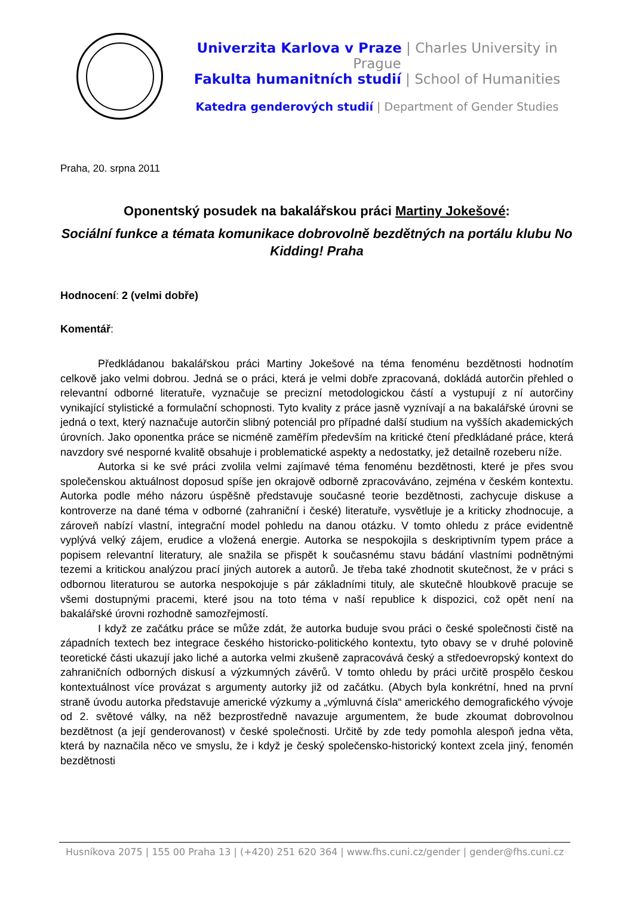Univerzita Karlova v Praze | Charles University in Prague
Fakulta humanitních studií | School of Humanities
Katedra genderových studií | Department of Gender Studies
Praha, 20. srpna 2011
Oponentský posudek na bakalářskou práci Martiny Jokešové:
Sociální funkce a témata komunikace dobrovolně bezdětných na portálu klubu No Kidding! Praha
Hodnocení: 2 (velmi dobře)
Komentář:
Předkládanou bakalářskou práci Martiny Jokešové na téma fenoménu bezdětnosti hodnotím celkově jako velmi dobrou. Jedná se o práci, která je velmi dobře zpracovaná, dokládá autorčin přehled o relevantní odborné literatuře, vyznačuje se precizní metodologickou částí a vystupují z ní autorčiny vynikající stylistické a formulační schopnosti. Tyto kvality z práce jasně vyznívají a na bakalářské úrovni se jedná o text, který naznačuje autorčin slibný potenciál pro případné další studium na vyšších akademických úrovních. Jako oponentka práce se nicméně zaměřím především na kritické čtení předkládané práce, která navzdory své nesporné kvalitě obsahuje i problematické aspekty a nedostatky, jež detailně rozeberu níže.
Autorka si ke své práci zvolila velmi zajímavé téma fenoménu bezdětnosti, které je přes svou společenskou aktuálnost doposud spíše jen okrajově odborně zpracováváno, zejména v českém kontextu. Autorka podle mého názoru úspěšně představuje současné teorie bezdětnosti, zachycuje diskuse a kontroverze na dané téma v odborné (zahraniční i české) literatuře, vysvětluje je a kriticky zhodnocuje, a zároveň nabízí vlastní, integrační model pohledu na danou otázku. V tomto ohledu z práce evidentně vyplývá velký zájem, erudice a vložená energie. Autorka se nespokojila s deskriptivním typem práce a popisem relevantní literatury, ale snažila se přispět k současnému stavu bádání vlastními podnětnými tezemi a kritickou analýzou prací jiných autorek a autorů. Je třeba také zhodnotit skutečnost, že v práci s odbornou literaturou se autorka nespokojuje s pár základními tituly, ale skutečně hloubkově pracuje se všemi dostupnými pracemi, které jsou na toto téma v naší republice k dispozici, což opět není na bakalářské úrovni rozhodně samozřejmostí.
I když ze začátku práce se může zdát, že autorka buduje svou práci o české společnosti čistě na západních textech bez integrace českého historicko-politického kontextu, tyto obavy se v druhé polovině teoretické části ukazují jako liché a autorka velmi zkušeně zapracovává český a středoevropský kontext do zahraničních odborných diskusí a výzkumných závěrů. V tomto ohledu by práci určitě prospělo českou kontextuálnost více provázat s argumenty autorky již od začátku. (Abych byla konkrétní, hned na první straně úvodu autorka představuje americké výzkumy a „výmluvná čísla“ amerického demografického vývoje od 2. světové války, na něž bezprostředně navazuje argumentem, že bude zkoumat dobrovolnou bezdětnost (a její genderovanost) v české společnosti. Určitě by zde tedy pomohla alespoň jedna věta, která by naznačila něco ve smyslu, že i když je český společensko-historický kontext zcela jiný, fenomén bezdětnosti
Husníkova 2075 | 155 00 Praha 13 | (+420) 251 620 364 | www.fhs.cuni.cz/gender | gender@fhs.cuni.cz